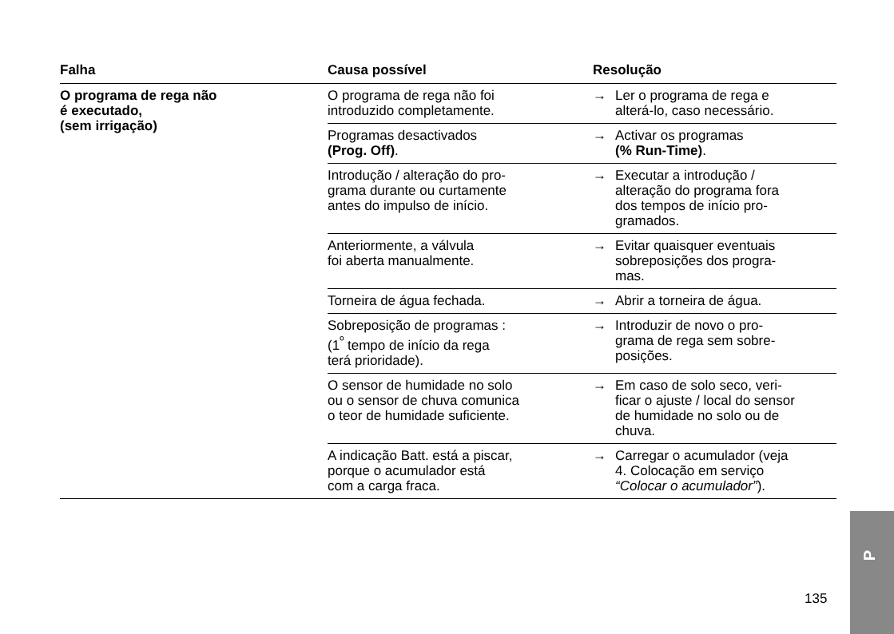| Falha | Causa possível | Resolução |
| --- | --- | --- |
| O programa de rega não é executado, (sem irrigação) | O programa de rega não foi introduzido completamente. | → Ler o programa de rega e alterá-lo, caso necessário. |
| | Programas desactivados (Prog. Off) . | → Activar os programas (% Run-Time) . |
| | Introdução / alteração do pro- grama durante ou curtamente antes do impulso de início. | → Executar a introdução / alteração do programa fora dos tempos de início pro- gramados. |
| | Anteriormente, a válvula foi aberta manualmente. | → Evitar quaisquer eventuais sobreposições dos progra- mas. |
| | Torneira de água fechada. | → Abrir a torneira de água. |
| | Sobreposição de programas : (1<sup>º</sup> tempo de início da rega terá prioridade). | → Introduzir de novo o pro- grama de rega sem sobre- posições. |
| | O sensor de humidade no solo ou o sensor de chuva comunica o teor de humidade suficiente. | → Em caso de solo seco, veri- ficar o ajuste / local do sensor de humidade no solo ou de chuva. |
| | A indicação Batt. está a piscar, porque o acumulador está com a carga fraca. | → Carregar o acumulador (veja 4. Colocação em serviço “Colocar o acumulador” ). |
135
P